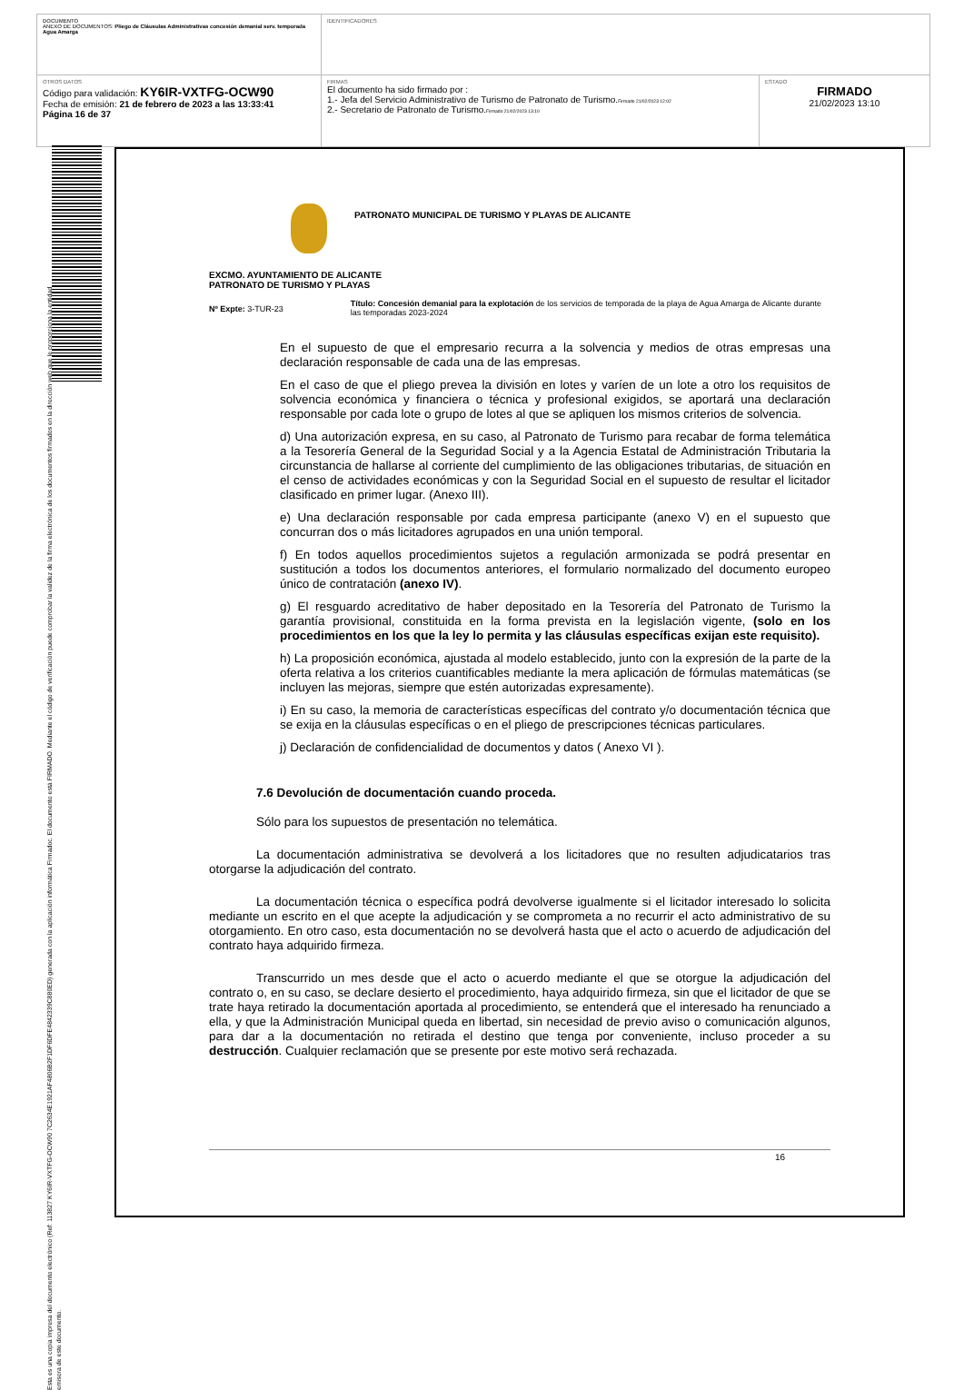| DOCUMENTO ANEXO DE DOCUMENTOS: Pliego de Cláusulas Administrativas concesión demanial serv. temporada Agua Amarga | IDENTIFICADORES | |
| OTROS DATOS Código para validación: KY6IR-VXTFG-OCW90 Fecha de emisión: 21 de febrero de 2023 a las 13:33:41 Página 16 de 37 | FIRMAS El documento ha sido firmado por : 1.- Jefa del Servicio Administrativo de Turismo de Patronato de Turismo. Firmado 21/02/2023 12:02 2.- Secretario de Patronato de Turismo. Firmado 21/02/2023 13:10 | ESTADO FIRMADO 21/02/2023 13:10 |
Esta es una copia impresa del documento electrónico (Ref: 113827 KY6IR-VXTFG-OCW90 7C2634E1921AF4806B2F1DF6DFE4842339C880ED) generada con la aplicación informática Firmadoc. El documento está FIRMADO. Mediante el código de verificación puede comprobar la validez de la firma electrónica de los documentos firmados en la dirección web que le proporciona la entidad emisora de este documento.
PATRONATO MUNICIPAL DE TURISMO Y PLAYAS DE ALICANTE
EXCMO. AYUNTAMIENTO DE ALICANTE
PATRONATO DE TURISMO Y PLAYAS
Nº Expte: 3-TUR-23
Título: Concesión demanial para la explotación de los servicios de temporada de la playa de Agua Amarga de Alicante durante las temporadas 2023-2024
En el supuesto de que el empresario recurra a la solvencia y medios de otras empresas una declaración responsable de cada una de las empresas.
En el caso de que el pliego prevea la división en lotes y varíen de un lote a otro los requisitos de solvencia económica y financiera o técnica y profesional exigidos, se aportará una declaración responsable por cada lote o grupo de lotes al que se apliquen los mismos criterios de solvencia.
d) Una autorización expresa, en su caso, al Patronato de Turismo para recabar de forma telemática a la Tesorería General de la Seguridad Social y a la Agencia Estatal de Administración Tributaria la circunstancia de hallarse al corriente del cumplimiento de las obligaciones tributarias, de situación en el censo de actividades económicas y con la Seguridad Social en el supuesto de resultar el licitador clasificado en primer lugar. (Anexo III).
e) Una declaración responsable por cada empresa participante (anexo V) en el supuesto que concurran dos o más licitadores agrupados en una unión temporal.
f) En todos aquellos procedimientos sujetos a regulación armonizada se podrá presentar en sustitución a todos los documentos anteriores, el formulario normalizado del documento europeo único de contratación (anexo IV).
g) El resguardo acreditativo de haber depositado en la Tesorería del Patronato de Turismo la garantía provisional, constituida en la forma prevista en la legislación vigente, (solo en los procedimientos en los que la ley lo permita y las cláusulas específicas exijan este requisito).
h) La proposición económica, ajustada al modelo establecido, junto con la expresión de la parte de la oferta relativa a los criterios cuantificables mediante la mera aplicación de fórmulas matemáticas (se incluyen las mejoras, siempre que estén autorizadas expresamente).
i) En su caso, la memoria de características específicas del contrato y/o documentación técnica que se exija en la cláusulas específicas o en el pliego de prescripciones técnicas particulares.
j) Declaración de confidencialidad de documentos y datos ( Anexo VI ).
7.6 Devolución de documentación cuando proceda.
Sólo para los supuestos de presentación no telemática.
La documentación administrativa se devolverá a los licitadores que no resulten adjudicatarios tras otorgarse la adjudicación del contrato.
La documentación técnica o específica podrá devolverse igualmente si el licitador interesado lo solicita mediante un escrito en el que acepte la adjudicación y se comprometa a no recurrir el acto administrativo de su otorgamiento. En otro caso, esta documentación no se devolverá hasta que el acto o acuerdo de adjudicación del contrato haya adquirido firmeza.
Transcurrido un mes desde que el acto o acuerdo mediante el que se otorgue la adjudicación del contrato o, en su caso, se declare desierto el procedimiento, haya adquirido firmeza, sin que el licitador de que se trate haya retirado la documentación aportada al procedimiento, se entenderá que el interesado ha renunciado a ella, y que la Administración Municipal queda en libertad, sin necesidad de previo aviso o comunicación algunos, para dar a la documentación no retirada el destino que tenga por conveniente, incluso proceder a su destrucción. Cualquier reclamación que se presente por este motivo será rechazada.
16